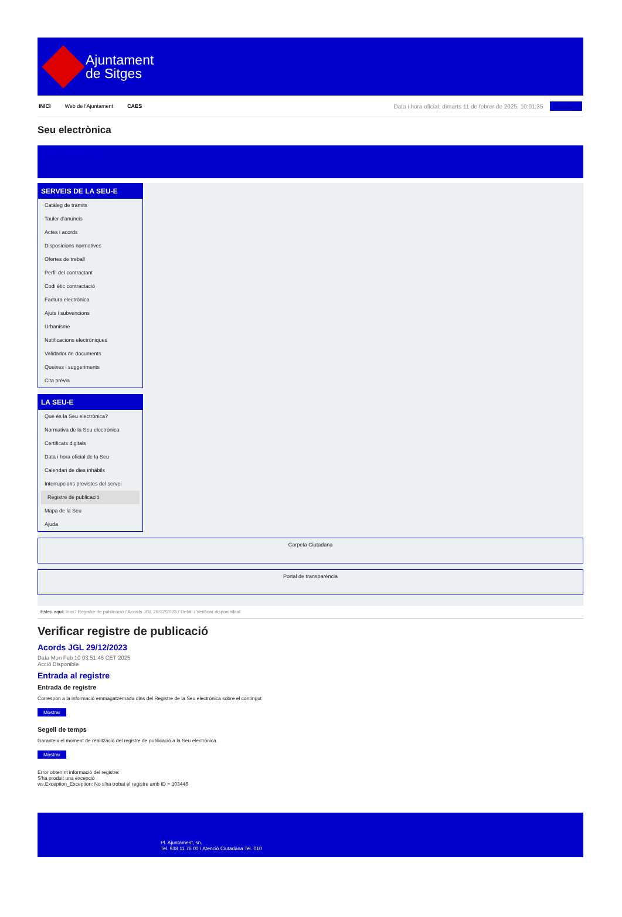Ajuntament
de Sitges
INICI Web de l'Ajuntament CAES Data i hora oficial: dimarts 11 de febrer de 2025, 10:01:35 Directorio
Seu electrònica
Obtenir còpia autèntica
SERVEIS DE LA SEU-E
Catàleg de tràmits
Tauler d'anuncis
Actes i acords
Disposicions normatives
Ofertes de treball
Perfil del contractant
Codi ètic contractació
Factura electrònica
Ajuts i subvencions
Urbanisme
Notificacions electròniques
Validador de documents
Queixes i suggeriments
Cita prèvia
LA SEU-E
Què és la Seu electrònica?
Normativa de la Seu electrònica
Certificats digitals
Data i hora oficial de la Seu
Calendari de dies inhàbils
Interrupcions previstes del servei
Registre de publicació
Mapa de la Seu
Ajuda
Carpeta Ciutadana
Portal de transparència
Esteu aquí: Inici / Registre de publicació / Acords JGL 29/12/2023 / Detall / Verificar disponibilitat
Verificar registre de publicació
Acords JGL 29/12/2023
Data Mon Feb 10 03:51:46 CET 2025
Acció Disponible
Entrada al registre
Entrada de registre
Correspon a la informació emmagatzemada dins del Registre de la Seu electrònica sobre el contingut
Mostrar
Segell de temps
Garanteix el moment de realització del registre de publicació a la Seu electrònica
Mostrar
Error obtenint informació del registre:
S'ha produit una excepció
ws.Exception_Exception: No s'ha trobat el registre amb ID = 103446
Pl. Ajuntament, sn.
Tel. 938 11 76 00 / Atenció Ciutadana Tel. 010